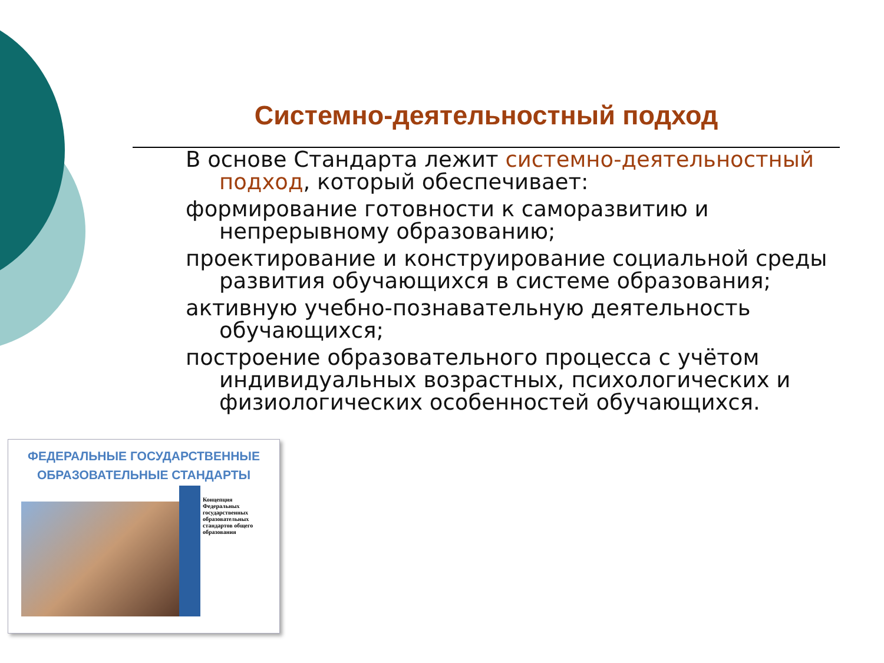Системно-деятельностный подход
В основе Стандарта лежит системно-деятельностный подход, который обеспечивает:
формирование готовности к саморазвитию и непрерывному образованию;
проектирование и конструирование социальной среды развития обучающихся в системе образования;
активную учебно-познавательную деятельность обучающихся;
построение образовательного процесса с учётом индивидуальных возрастных, психологических и физиологических особенностей обучающихся.
ФЕДЕРАЛЬНЫЕ ГОСУДАРСТВЕННЫЕ
ОБРАЗОВАТЕЛЬНЫЕ СТАНДАРТЫ
Концепция Федеральных государственных образовательных стандартов общего образования